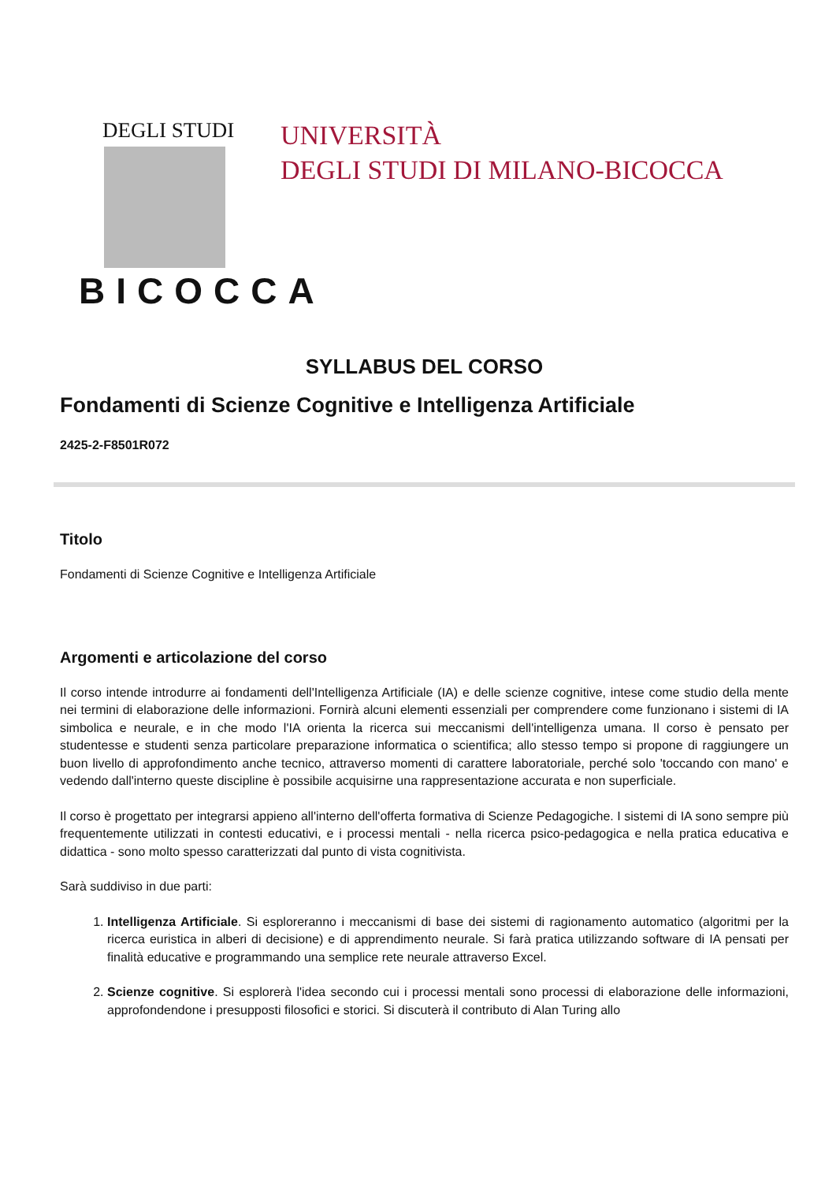DEGLI STUDI
BICOCCA
UNIVERSITÀ
DEGLI STUDI DI MILANO-BICOCCA
SYLLABUS DEL CORSO
Fondamenti di Scienze Cognitive e Intelligenza Artificiale
2425-2-F8501R072
Titolo
Fondamenti di Scienze Cognitive e Intelligenza Artificiale
Argomenti e articolazione del corso
Il corso intende introdurre ai fondamenti dell'Intelligenza Artificiale (IA) e delle scienze cognitive, intese come studio della mente nei termini di elaborazione delle informazioni. Fornirà alcuni elementi essenziali per comprendere come funzionano i sistemi di IA simbolica e neurale, e in che modo l'IA orienta la ricerca sui meccanismi dell'intelligenza umana. Il corso è pensato per studentesse e studenti senza particolare preparazione informatica o scientifica; allo stesso tempo si propone di raggiungere un buon livello di approfondimento anche tecnico, attraverso momenti di carattere laboratoriale, perché solo 'toccando con mano' e vedendo dall'interno queste discipline è possibile acquisirne una rappresentazione accurata e non superficiale.
Il corso è progettato per integrarsi appieno all'interno dell'offerta formativa di Scienze Pedagogiche. I sistemi di IA sono sempre più frequentemente utilizzati in contesti educativi, e i processi mentali - nella ricerca psico-pedagogica e nella pratica educativa e didattica - sono molto spesso caratterizzati dal punto di vista cognitivista.
Sarà suddiviso in due parti:
1. Intelligenza Artificiale. Si esploreranno i meccanismi di base dei sistemi di ragionamento automatico (algoritmi per la ricerca euristica in alberi di decisione) e di apprendimento neurale. Si farà pratica utilizzando software di IA pensati per finalità educative e programmando una semplice rete neurale attraverso Excel.
2. Scienze cognitive. Si esplorerà l'idea secondo cui i processi mentali sono processi di elaborazione delle informazioni, approfondendone i presupposti filosofici e storici. Si discuterà il contributo di Alan Turing allo